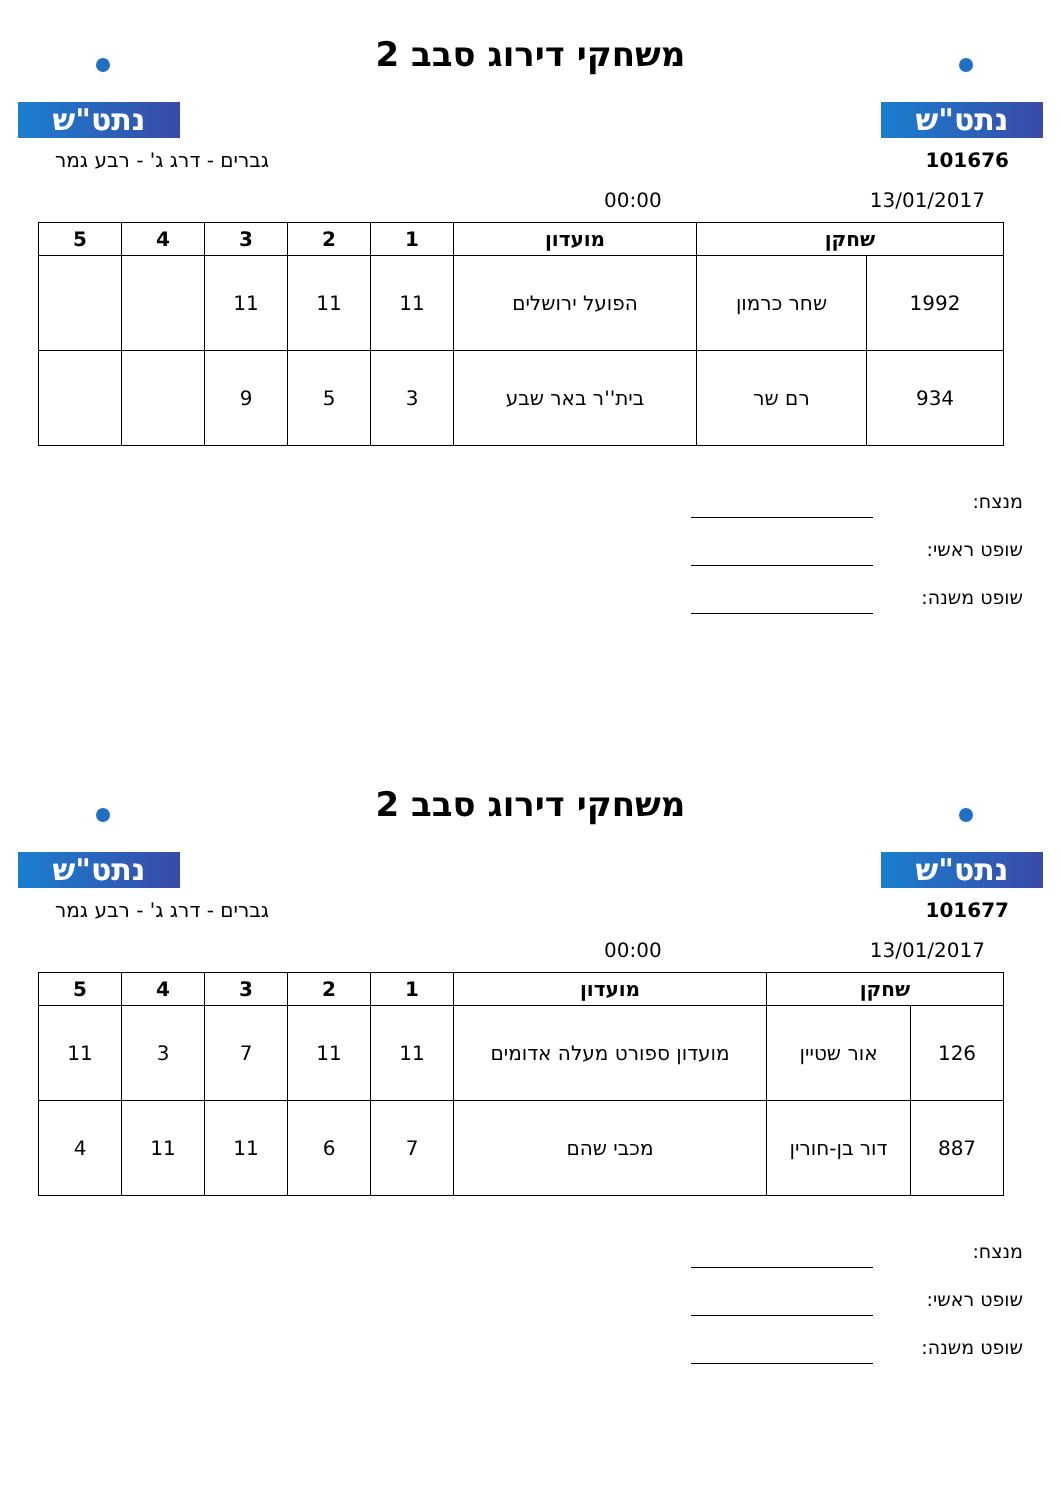נתט"ש
משחקי דירוג סבב 2
נתט"ש
101676 גברים - דרג ג' - רבע גמר
13/01/2017 00:00
| שחקן | | מועדון | 1 | 2 | 3 | 4 | 5 |
| --- | --- | --- | --- | --- | --- | --- | --- |
| 1992 | שחר כרמון | הפועל ירושלים | 11 | 11 | 11 | | |
| 934 | רם שר | בית''ר באר שבע | 3 | 5 | 9 | | |
מנצח:
שופט ראשי:
שופט משנה:
נתט"ש
משחקי דירוג סבב 2
נתט"ש
101677 גברים - דרג ג' - רבע גמר
13/01/2017 00:00
| שחקן | | מועדון | 1 | 2 | 3 | 4 | 5 |
| --- | --- | --- | --- | --- | --- | --- | --- |
| 126 | אור שטיין | מועדון ספורט מעלה אדומים | 11 | 11 | 7 | 3 | 11 |
| 887 | דור בן-חורין | מכבי שהם | 7 | 6 | 11 | 11 | 4 |
מנצח:
שופט ראשי:
שופט משנה: